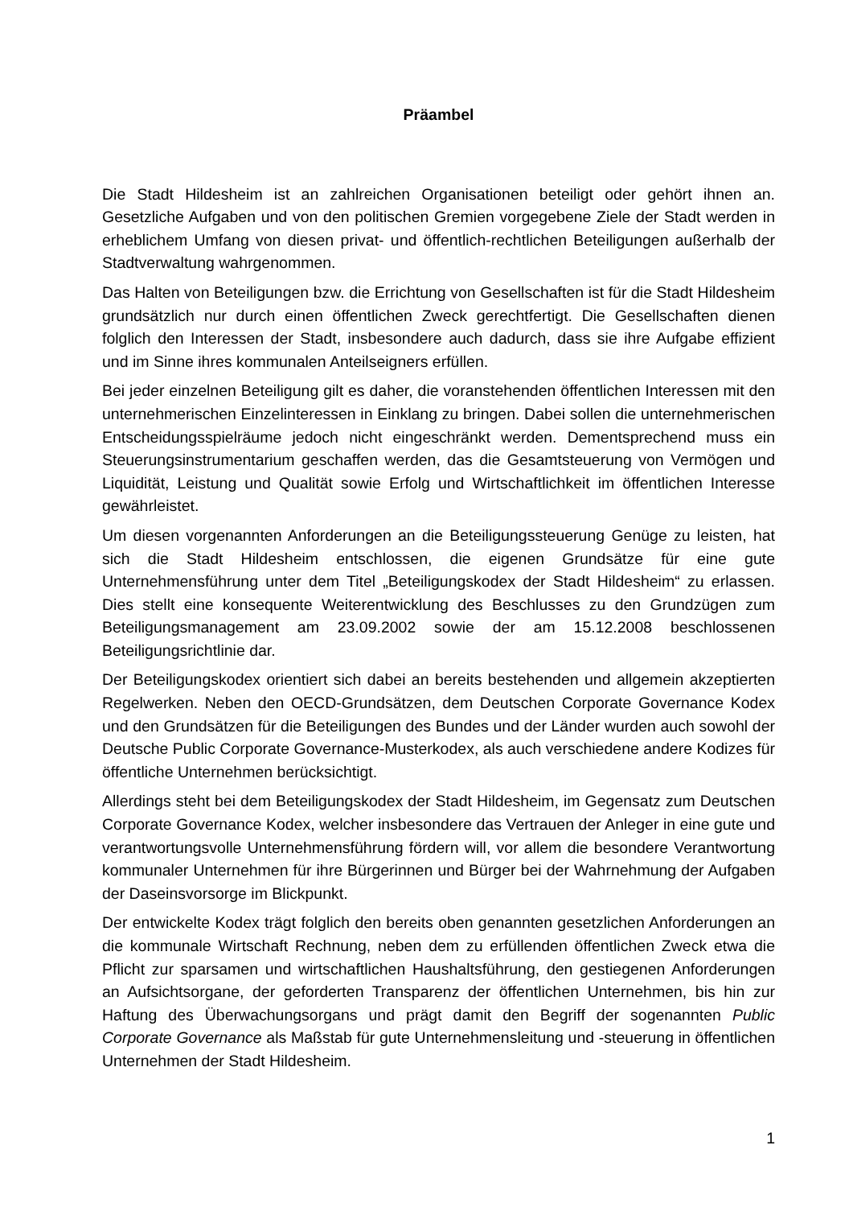Präambel
Die Stadt Hildesheim ist an zahlreichen Organisationen beteiligt oder gehört ihnen an. Gesetzliche Aufgaben und von den politischen Gremien vorgegebene Ziele der Stadt werden in erheblichem Umfang von diesen privat- und öffentlich-rechtlichen Beteiligungen außerhalb der Stadtverwaltung wahrgenommen.
Das Halten von Beteiligungen bzw. die Errichtung von Gesellschaften ist für die Stadt Hildesheim grundsätzlich nur durch einen öffentlichen Zweck gerechtfertigt. Die Gesellschaften dienen folglich den Interessen der Stadt, insbesondere auch dadurch, dass sie ihre Aufgabe effizient und im Sinne ihres kommunalen Anteilseigners erfüllen.
Bei jeder einzelnen Beteiligung gilt es daher, die voranstehenden öffentlichen Interessen mit den unternehmerischen Einzelinteressen in Einklang zu bringen. Dabei sollen die unternehmerischen Entscheidungsspielräume jedoch nicht eingeschränkt werden. Dementsprechend muss ein Steuerungsinstrumentarium geschaffen werden, das die Gesamtsteuerung von Vermögen und Liquidität, Leistung und Qualität sowie Erfolg und Wirtschaftlichkeit im öffentlichen Interesse gewährleistet.
Um diesen vorgenannten Anforderungen an die Beteiligungssteuerung Genüge zu leisten, hat sich die Stadt Hildesheim entschlossen, die eigenen Grundsätze für eine gute Unternehmensführung unter dem Titel „Beteiligungskodex der Stadt Hildesheim“ zu erlassen. Dies stellt eine konsequente Weiterentwicklung des Beschlusses zu den Grundzügen zum Beteiligungsmanagement am 23.09.2002 sowie der am 15.12.2008 beschlossenen Beteiligungsrichtlinie dar.
Der Beteiligungskodex orientiert sich dabei an bereits bestehenden und allgemein akzeptierten Regelwerken. Neben den OECD-Grundsätzen, dem Deutschen Corporate Governance Kodex und den Grundsätzen für die Beteiligungen des Bundes und der Länder wurden auch sowohl der Deutsche Public Corporate Governance-Musterkodex, als auch verschiedene andere Kodizes für öffentliche Unternehmen berücksichtigt.
Allerdings steht bei dem Beteiligungskodex der Stadt Hildesheim, im Gegensatz zum Deutschen Corporate Governance Kodex, welcher insbesondere das Vertrauen der Anleger in eine gute und verantwortungsvolle Unternehmensführung fördern will, vor allem die besondere Verantwortung kommunaler Unternehmen für ihre Bürgerinnen und Bürger bei der Wahrnehmung der Aufgaben der Daseinsvorsorge im Blickpunkt.
Der entwickelte Kodex trägt folglich den bereits oben genannten gesetzlichen Anforderungen an die kommunale Wirtschaft Rechnung, neben dem zu erfüllenden öffentlichen Zweck etwa die Pflicht zur sparsamen und wirtschaftlichen Haushaltsführung, den gestiegenen Anforderungen an Aufsichtsorgane, der geforderten Transparenz der öffentlichen Unternehmen, bis hin zur Haftung des Überwachungsorgans und prägt damit den Begriff der sogenannten Public Corporate Governance als Maßstab für gute Unternehmensleitung und -steuerung in öffentlichen Unternehmen der Stadt Hildesheim.
1